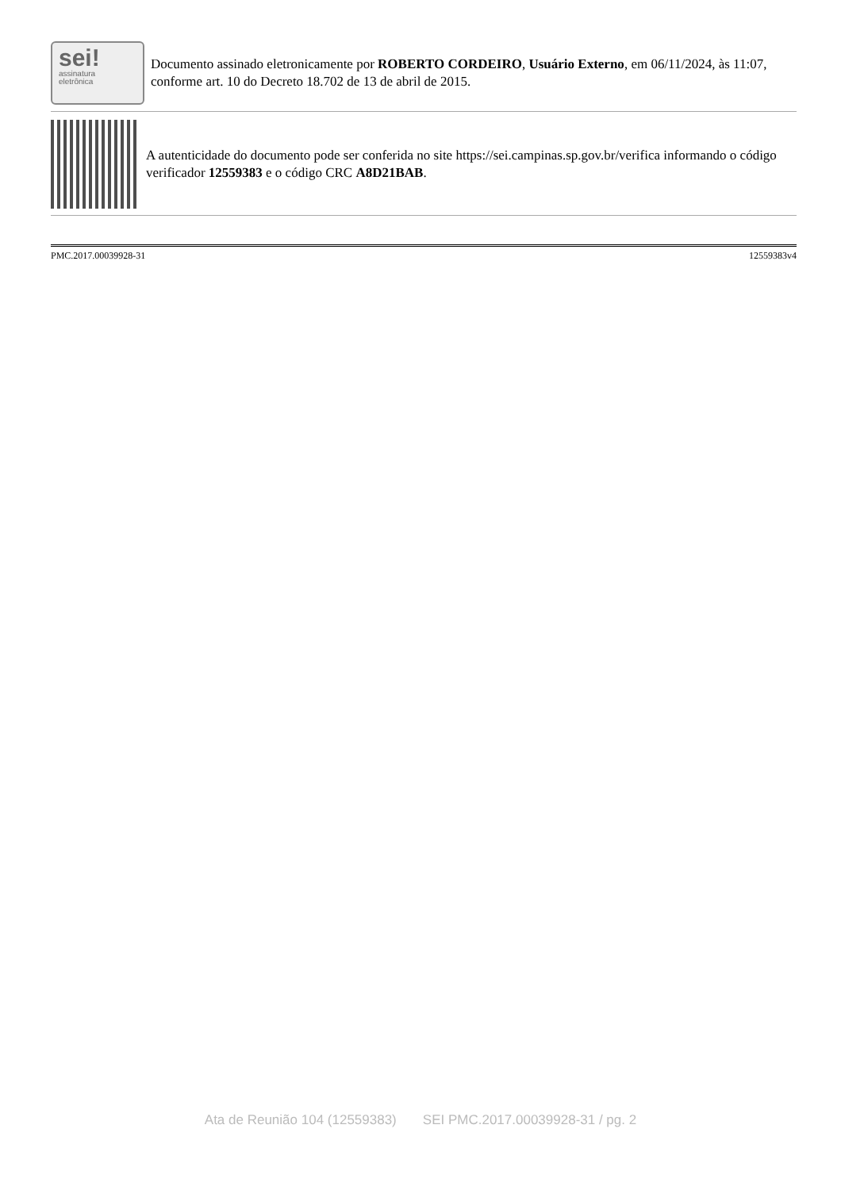sei!
assinatura
eletrônica
Documento assinado eletronicamente por ROBERTO CORDEIRO, Usuário Externo, em 06/11/2024, às 11:07, conforme art. 10 do Decreto 18.702 de 13 de abril de 2015.
A autenticidade do documento pode ser conferida no site https://sei.campinas.sp.gov.br/verifica informando o código verificador 12559383 e o código CRC A8D21BAB.
PMC.2017.00039928-31 12559383v4
Ata de Reunião 104 (12559383) SEI PMC.2017.00039928-31 / pg. 2